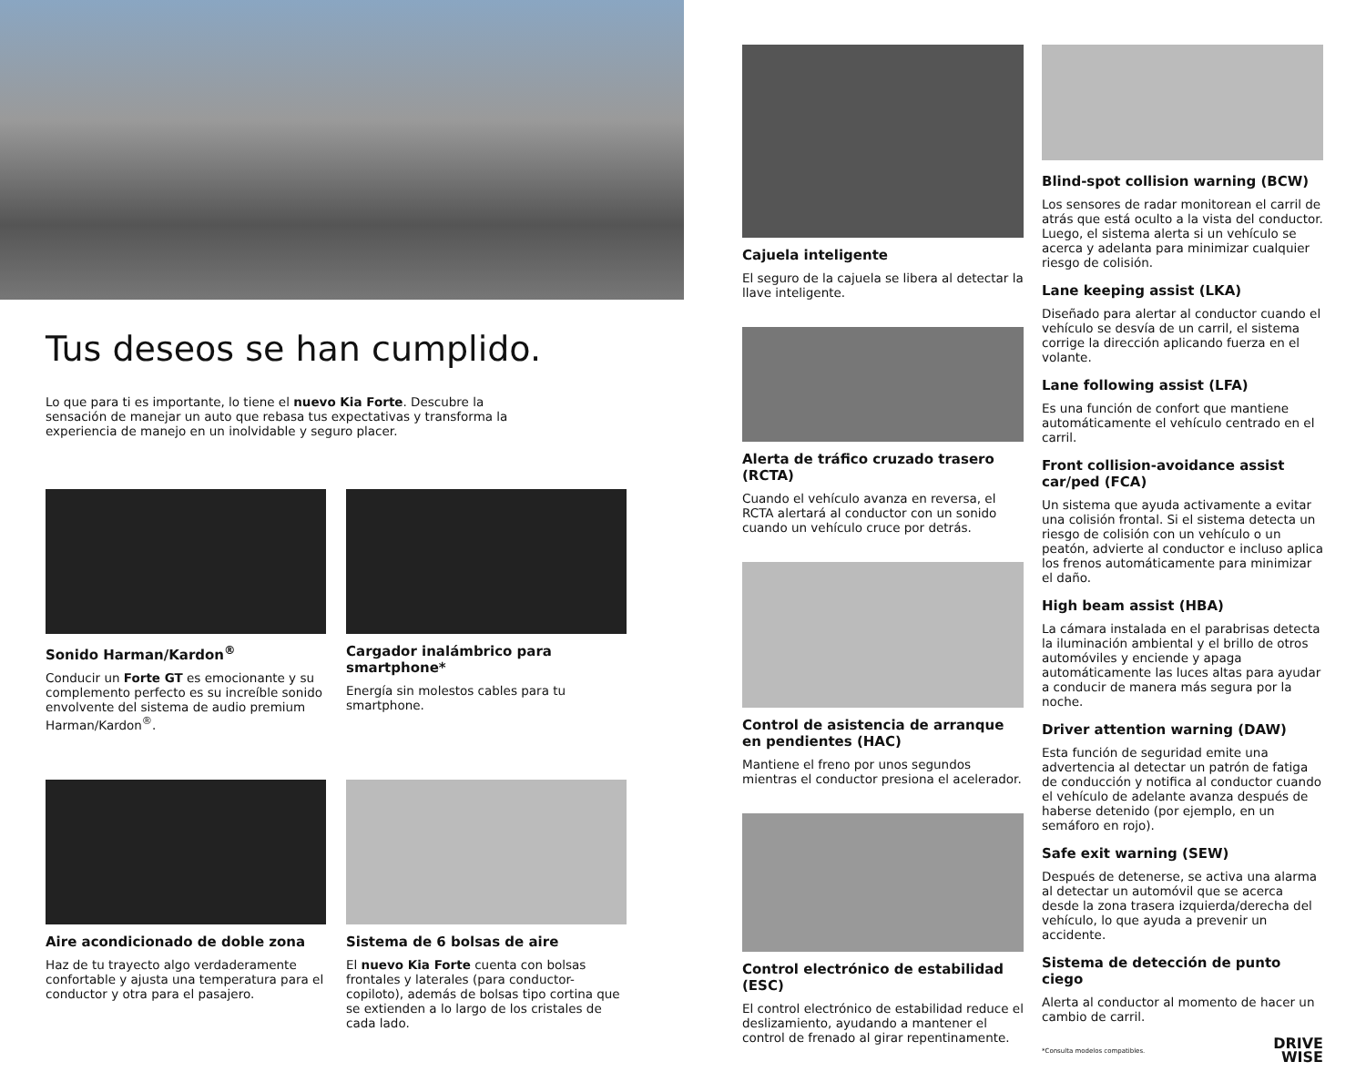Tus deseos se han cumplido.
Lo que para ti es importante, lo tiene el nuevo Kia Forte. Descubre la sensación de manejar un auto que rebasa tus expectativas y transforma la experiencia de manejo en un inolvidable y seguro placer.
Sonido Harman/Kardon<sup>®</sup>
Conducir un Forte GT es emocionante y su complemento perfecto es su increíble sonido envolvente del sistema de audio premium Harman/Kardon<sup>®</sup>.
Cargador inalámbrico para smartphone*
Energía sin molestos cables para tu smartphone.
Aire acondicionado de doble zona
Haz de tu trayecto algo verdaderamente confortable y ajusta una temperatura para el conductor y otra para el pasajero.
Sistema de 6 bolsas de aire
El nuevo Kia Forte cuenta con bolsas frontales y laterales (para conductor-copiloto), además de bolsas tipo cortina que se extienden a lo largo de los cristales de cada lado.
Cajuela inteligente
El seguro de la cajuela se libera al detectar la llave inteligente.
Alerta de tráfico cruzado trasero (RCTA)
Cuando el vehículo avanza en reversa, el RCTA alertará al conductor con un sonido cuando un vehículo cruce por detrás.
Control de asistencia de arranque en pendientes (HAC)
Mantiene el freno por unos segundos mientras el conductor presiona el acelerador.
Control electrónico de estabilidad (ESC)
El control electrónico de estabilidad reduce el deslizamiento, ayudando a mantener el control de frenado al girar repentinamente.
Blind-spot collision warning (BCW)
Los sensores de radar monitorean el carril de atrás que está oculto a la vista del conductor. Luego, el sistema alerta si un vehículo se acerca y adelanta para minimizar cualquier riesgo de colisión.
Lane keeping assist (LKA)
Diseñado para alertar al conductor cuando el vehículo se desvía de un carril, el sistema corrige la dirección aplicando fuerza en el volante.
Lane following assist (LFA)
Es una función de confort que mantiene automáticamente el vehículo centrado en el carril.
Front collision-avoidance assist car/ped (FCA)
Un sistema que ayuda activamente a evitar una colisión frontal. Si el sistema detecta un riesgo de colisión con un vehículo o un peatón, advierte al conductor e incluso aplica los frenos automáticamente para minimizar el daño.
High beam assist (HBA)
La cámara instalada en el parabrisas detecta la iluminación ambiental y el brillo de otros automóviles y enciende y apaga automáticamente las luces altas para ayudar a conducir de manera más segura por la noche.
Driver attention warning (DAW)
Esta función de seguridad emite una advertencia al detectar un patrón de fatiga de conducción y notifica al conductor cuando el vehículo de adelante avanza después de haberse detenido (por ejemplo, en un semáforo en rojo).
Safe exit warning (SEW)
Después de detenerse, se activa una alarma al detectar un automóvil que se acerca desde la zona trasera izquierda/derecha del vehículo, lo que ayuda a prevenir un accidente.
Sistema de detección de punto ciego
Alerta al conductor al momento de hacer un cambio de carril.
*Consulta modelos compatibles.
DRIVE
WISE